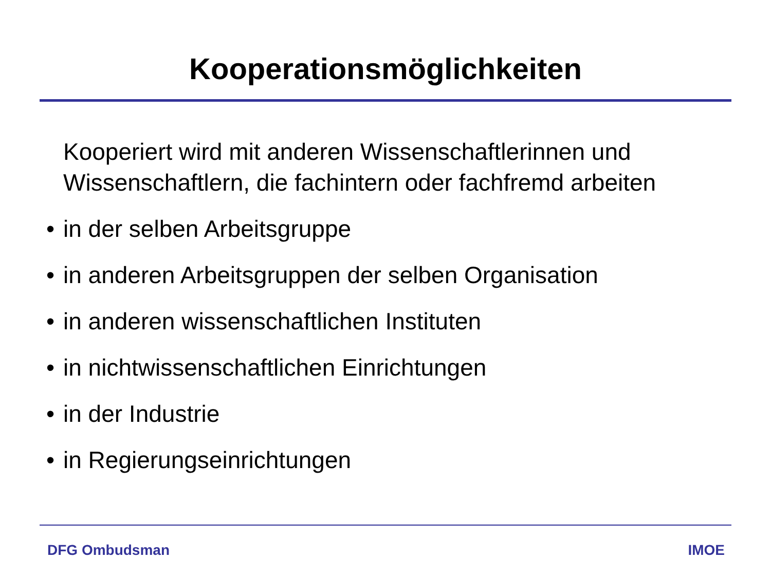Kooperationsmöglichkeiten
Kooperiert wird mit anderen Wissenschaftlerinnen und Wissenschaftlern, die fachintern oder fachfremd arbeiten
• in der selben Arbeitsgruppe
• in anderen Arbeitsgruppen der selben Organisation
• in anderen wissenschaftlichen Instituten
• in nichtwissenschaftlichen Einrichtungen
• in der Industrie
• in Regierungseinrichtungen
DFG Ombudsman IMOE